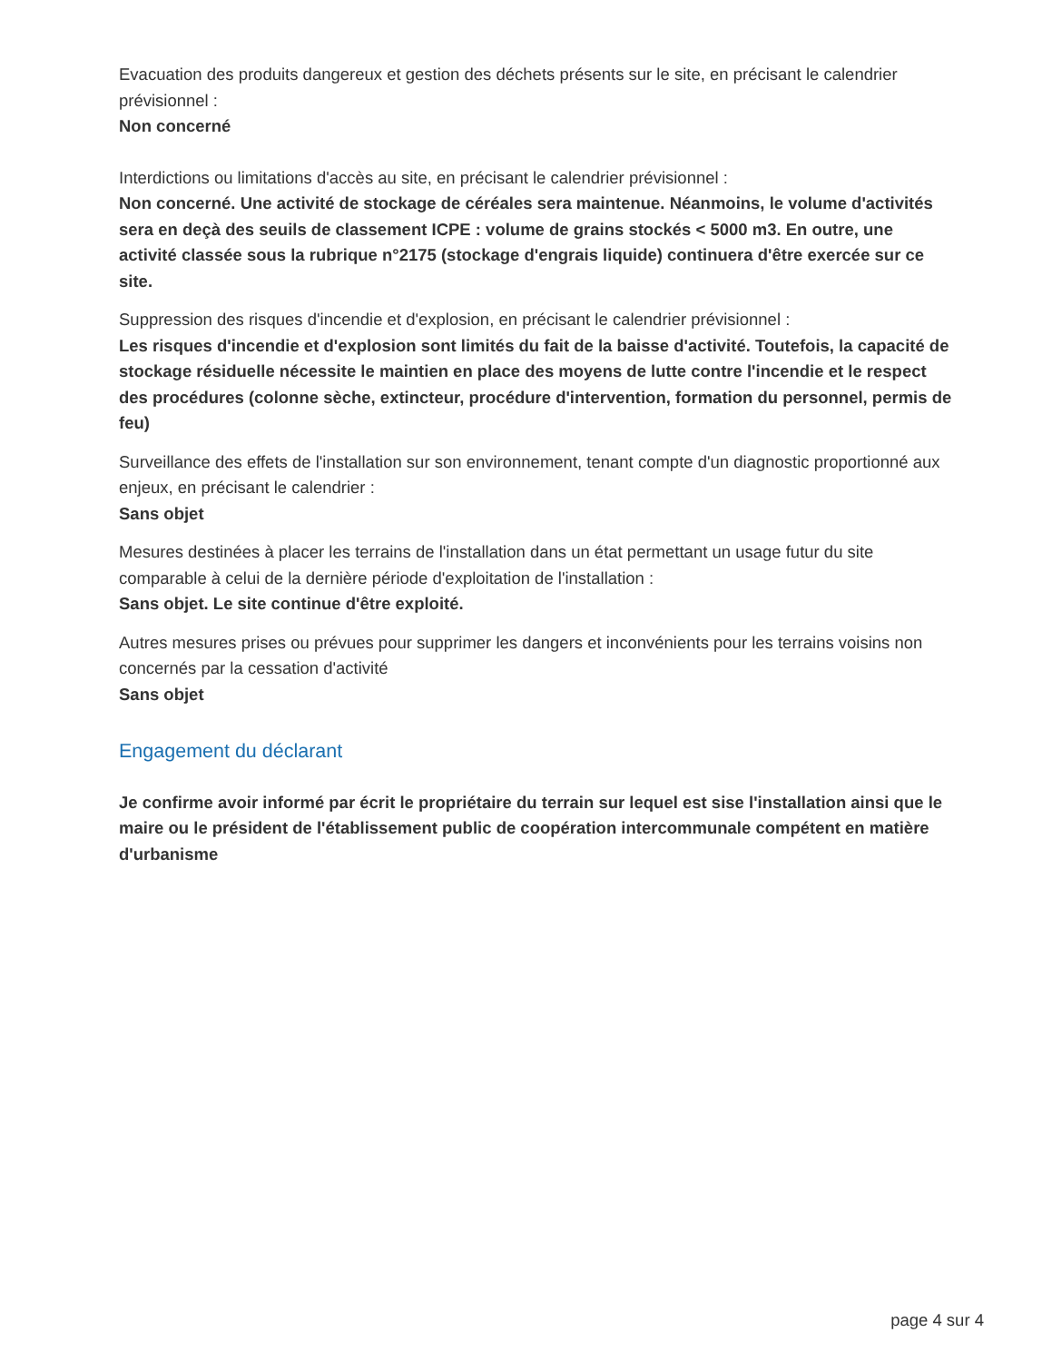Evacuation des produits dangereux et gestion des déchets présents sur le site, en précisant le calendrier prévisionnel :
Non concerné
Interdictions ou limitations d'accès au site, en précisant le calendrier prévisionnel :
Non concerné. Une activité de stockage de céréales sera maintenue. Néanmoins, le volume d'activités sera en deçà des seuils de classement ICPE : volume de grains stockés < 5000 m3. En outre, une activité classée sous la rubrique n°2175 (stockage d'engrais liquide) continuera d'être exercée sur ce site.
Suppression des risques d'incendie et d'explosion, en précisant le calendrier prévisionnel :
Les risques d'incendie et d'explosion sont limités du fait de la baisse d'activité. Toutefois, la capacité de stockage résiduelle nécessite le maintien en place des moyens de lutte contre l'incendie et le respect des procédures (colonne sèche, extincteur, procédure d'intervention, formation du personnel, permis de feu)
Surveillance des effets de l'installation sur son environnement, tenant compte d'un diagnostic proportionné aux enjeux, en précisant le calendrier :
Sans objet
Mesures destinées à placer les terrains de l'installation dans un état permettant un usage futur du site comparable à celui de la dernière période d'exploitation de l'installation :
Sans objet. Le site continue d'être exploité.
Autres mesures prises ou prévues pour supprimer les dangers et inconvénients pour les terrains voisins non concernés par la cessation d'activité
Sans objet
Engagement du déclarant
Je confirme avoir informé par écrit le propriétaire du terrain sur lequel est sise l'installation ainsi que le maire ou le président de l'établissement public de coopération intercommunale compétent en matière d'urbanisme
page 4 sur 4